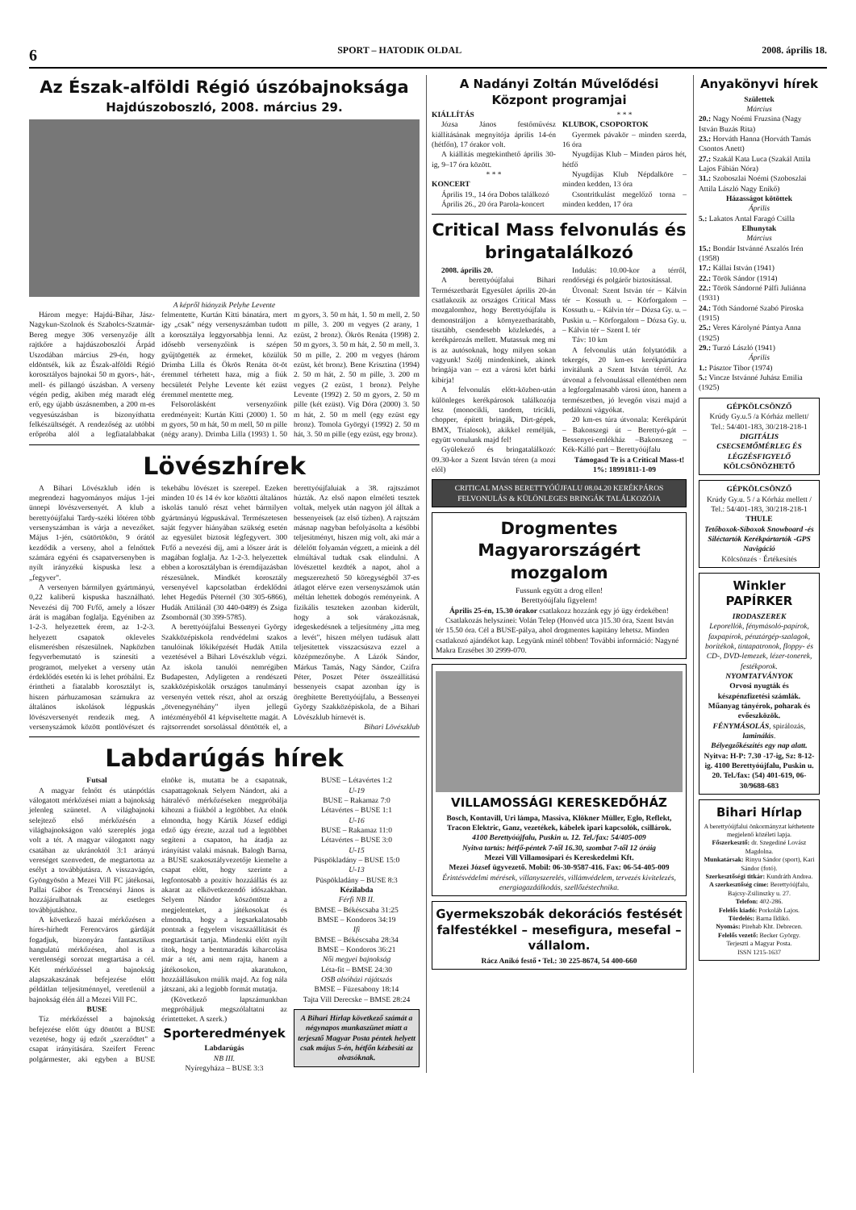6 SPORT – HATODIK OLDAL 2008. április 18.
Az Észak-alföldi Régió úszóbajnoksága
Hajdúszoboszló, 2008. március 29.
A képről hiányzik Pelyhe Levente
Három megye: Hajdú-Bihar, Jász-Nagykun-Szolnok és Szabolcs-Szatmár-Bereg megye 306 versenyzője állt rajtkőre a hajdúszoboszlói Árpád Uszodában március 29-én, hogy eldöntsék, kik az Észak-alföldi Régió korosztályos bajnokai 50 m gyors-, hát-, mell- és pillangó úszásban. A verseny végén pedig, akiben még maradt elég erő, egy újabb úszásnemben, a 200 m-es vegyesúszásban is bizonyíthatta felkészültségét. A rendezőség az utóbbi erőpróba alól a legfiatalabbakat felmentette, Kurtán Kitti bánatára, mert így „csak" négy versenyszámban tudott a korosztálya leggyorsabbja lenni. Az idősebb versenyzőink is szépen gyűjtögették az érmeket, közülük Drimba Lilla és Ökrös Renáta öt-öt éremmel térhetett haza, míg a fiúk becsületét Pelyhe Levente két ezüst éremmel mentette meg.
Felsorolásként versenyzőink eredményeit: Kurtán Kitti (2000) 1. 50 m gyors, 50 m hát, 50 m mell, 50 m pille (négy arany). Drimba Lilla (1993) 1. 50 m gyors, 3. 50 m hát, 1. 50 m mell, 2. 50 m pille, 3. 200 m vegyes (2 arany, 1 ezüst, 2 bronz). Ökrös Renáta (1998) 2. 50 m gyors, 3. 50 m hát, 2. 50 m mell, 3. 50 m pille, 2. 200 m vegyes (három ezüst, két bronz). Bene Krisztina (1994) 2. 50 m hát, 2. 50 m pille, 3. 200 m vegyes (2 ezüst, 1 bronz). Pelyhe Levente (1992) 2. 50 m gyors, 2. 50 m pille (két ezüst). Víg Dóra (2000) 3. 50 m hát, 2. 50 m mell (egy ezüst egy bronz). Tomola Györgyi (1992) 2. 50 m hát, 3. 50 m pille (egy ezüst, egy bronz).
Lövészhírek
A Bihari Lövészklub idén is megrendezi hagyományos május 1-jei ünnepi lövészversenyét. A klub a berettyóújfalui Tardy-széki lőtéren több versenyszámban is várja a nevezőket. Május 1-jén, csütörtökön, 9 órától kezdődik a verseny, ahol a felnőttek számára egyéni és csapatversenyben is nyílt irányzékú kispuska lesz a „fegyver".
A versenyen bármilyen gyártmányú, 0,22 kaliberű kispuska használható. Nevezési díj 700 Ft/fő, amely a lőszer árát is magában foglalja. Egyéniben az 1-2-3. helyezettek érem, az 1-2-3. helyezett csapatok okleveles elismerésben részesülnek. Napközben fegyverbemutató is színesíti a programot, melyeket a verseny után érdeklődés esetén ki is lehet próbálni. Ez érintheti a fiatalabb korosztályt is, hiszen párhuzamosan számukra az általános iskolások légpuskás lövészversenyét rendezik meg. A versenyszámok között pontlövészet és tekebábu lövészet is szerepel. Ezeken minden 10 és 14 év kor közötti általános iskolás tanuló részt vehet bármilyen gyártmányú légpuskával. Természetesen saját fegyver hiányában szükség esetén az egyesület biztosít légfegyvert. 300 Ft/fő a nevezési díj, ami a lőszer árát is magában foglalja. Az 1-2-3. helyezettek ebben a korosztályban is éremdíjazásban részesülnek. Mindkét korosztály versenyével kapcsolatban érdeklődni lehet Hegedűs Péternél (30 305-6866), Hudák Attilánál (30 440-0489) és Zsiga Zsombornál (30 399-5785).
A berettyóújfalui Bessenyei György Szakközépiskola rendvédelmi szakos tanulóinak lőkiképzését Hudák Attila vezetésével a Bihari Lövészklub végzi. Az iskola tanulói nemrégiben Budapesten, Adyligeten a rendészeti szakközépiskolák országos tanulmányi versenyén vettek részt, ahol az ország „ötvenegynéhány" ilyen jellegű intézményéből 41 képviseltette magát. A rajtsorrendet sorsolással döntötték el, a berettyóújfaluiak a 38. rajtszámot húzták. Az első napon elméleti tesztek voltak, melyek után nagyon jól álltak a bessenyeisek (az első tízben). A rajtszám másnap nagyban befolyásolta a későbbi teljesítményt, hiszen míg volt, aki már a délelőtt folyamán végzett, a mieink a dél elmúltával tudtak csak elindulni. A lövészettel kezdték a napot, ahol a megszerezhető 50 köregységből 37-es átlagot elérve ezen versenyszámok után méltán lehettek dobogós reményeink. A fizikális teszteken azonban kiderült, hogy a sok várakozásnak, idegeskedésnek a teljesítmény „itta meg a levét", hiszen mélyen tudásuk alatt teljesítettek visszacsúszva ezzel a középmezőnybe. A Lázók Sándor, Márkus Tamás, Nagy Sándor, Czifra Péter, Poszet Péter összeállítású bessenyeis csapat azonban így is öregbítette Berettyóújfalu, a Bessenyei György Szakközépiskola, de a Bihari Lövészklub hírnevét is.
Bihari Lövészklub
Labdarúgás hírek
Futsal
A magyar felnőtt és utánpótlás válogatott mérkőzései miatt a bajnokság jelenleg szünetel. A világbajnoki selejtező első mérkőzésén a világbajnokságon való szereplés joga volt a tét. A magyar válogatott nagy csatában az ukránoktól 3:1 arányú vereséget szenvedett, de megtartotta az esélyt a továbbjutásra. A visszavágón, Gyöngyösön a Mezei Vill FC játékosai, Pallai Gábor és Trencsényi János is hozzájárulhatnak az esetleges továbbjutáshoz.
A következő hazai mérkőzésen a híres-hírhedt Ferencváros gárdáját fogadjuk, bizonyára fantasztikus hangulatú mérkőzésen, ahol is a veretlenségi sorozat megtartása a cél. Két mérkőzéssel a bajnokság alapszakaszának befejezése előtt példátlan teljesítménnyel, veretlenül a bajnokság élén áll a Mezei Vill FC.
BUSE
Tíz mérkőzéssel a bajnokság befejezése előtt úgy döntött a BUSE vezetése, hogy új edzőt „szerződtet" a csapat irányítására. Szeifert Ferenc polgármester, aki egyben a BUSE elnöke is, mutatta be a csapatnak, csapattagoknak Selyem Nándort, aki a hátralévő mérkőzéseken megpróbálja kihozni a fiúkból a legtöbbet. Az elnök elmondta, hogy Kártik József eddigi edző úgy érezte, azzal tud a legtöbbet segíteni a csapaton, ha átadja az irányítást valaki másnak. Balogh Barna, a BUSE szakosztályvezetője kiemelte a csapat előtt, hogy szerinte a legfontosabb a pozitív hozzáállás és az akarat az elkövetkezendő időszakban. Selyem Nándor köszöntötte a megjelenteket, a játékosokat és elmondta, hogy a legsarkalatosabb pontnak a fegyelem viszszaállítását és megtartását tartja. Mindenki előtt nyílt titok, hogy a bentmaradás kiharcolása már a tét, ami nem rajta, hanem a játékosokon, akaratukon, hozzáállásukon múlik majd. Az fog nála játszani, aki a legjobb formát mutatja.
(Következő lapszámunkban megpróbáljuk megszólaltatni az érintetteket. A szerk.)
Sporteredmények
Labdarúgás
NB III.
Nyíregyháza – BUSE 3:3
BUSE – Létavértes 1:2
U-19
BUSE – Rakamaz 7:0
Létavértes – BUSE 1:1
U-16
BUSE – Rakamaz 11:0
Létavértes – BUSE 3:0
U-15
Püspökladány – BUSE 15:0
U-13
Püspökladány – BUSE 8:3
Kézilabda
Férfi NB II.
BMSE – Békéscsaba 31:25
BMSE – Kondoros 34:19
Ifi
BMSE – Békéscsaba 28:34
BMSE – Kondoros 36:21
Női megyei bajnokság
Léta-fit – BMSE 24:30
OSB alsóházi rájátszás
BMSE – Füzesabony 18:14
Tajta Vill Derecske – BMSE 28:24
A Bihari Hírlap következő számát a négynapos munkaszünet miatt a terjesztő Magyar Posta péntek helyett csak május 5-én, hétfőn kézbesíti az olvasóknak.
A Nadányi Zoltán Művelődési Központ programjai
KIÁLLÍTÁS
Józsa János festőművész kiállításának megnyitója április 14-én (hétfőn), 17 órakor volt.
A kiállítás megtekinthető április 30-ig, 9–17 óra között.
* * *
KONCERT
Április 19., 14 óra Dobos találkozó
Április 26., 20 óra Parola-koncert
* * *
KLUBOK, CSOPORTOK
Gyermek pávakör – minden szerda, 16 óra
Nyugdíjas Klub – Minden páros hét, hétfő
Nyugdíjas Klub Népdalköre – minden kedden, 13 óra
Csontritkulást megelőző torna – minden kedden, 17 óra
Critical Mass felvonulás és bringatalálkozó
2008. április 20.
A berettyóújfalui Bihari Természetbarát Egyesület április 20-án csatlakozik az országos Critical Mass mozgalomhoz, hogy Berettyóújfalu is demonstráljon a környezetbarátabb, tisztább, csendesebb közlekedés, a kerékpározás mellett. Mutassuk meg mi is az autósoknak, hogy milyen sokan vagyunk! Szólj mindenkinek, akinek bringája van – ezt a városi kört bárki kibírja!
A felvonulás előtt-közben-után különleges kerékpárosok találkozója lesz (monocikli, tandem, tricikli, chopper, épített bringák, Dirt-gépek, BMX, Trialosok), akikkel reméljük, együtt vonulunk majd fel!
Gyülekező és bringatalálkozó: 09.30-kor a Szent István téren (a mozi elől)
Indulás: 10.00-kor a térről, rendőrségi és polgárőr biztosítással.
Útvonal: Szent István tér – Kálvin tér – Kossuth u. – Körforgalom – Kossuth u. – Kálvin tér – Dózsa Gy. u. – Puskin u. – Körforgalom – Dózsa Gy. u. – Kálvin tér – Szent I. tér
Táv: 10 km
A felvonulás után folytatódik a tekergés, 20 km-es kerékpártúrára invitálunk a Szent István térről. Az útvonal a felvonulással ellentétben nem a legforgalmasabb városi úton, hanem a természetben, jó levegőn viszi majd a pedálozni vágyókat.
20 km-es túra útvonala: Kerékpárút – Bakonszegi út – Berettyó-gát – Bessenyei-emlékház –Bakonszeg – Kék-Kálló part – Berettyóújfalu
Támogasd Te is a Critical Mass-t! 1%: 18991811-1-09
CRITICAL MASS BERETTYÓÚJFALU 08.04.20 KERÉKPÁROS FELVONULÁS & KÜLÖNLEGES BRINGÁK TALÁLKOZÓJA
Drogmentes Magyarországért mozgalom
Fussunk együtt a drog ellen!
Berettyóújfalu figyelem!
Április 25-én, 15.30 órakor csatlakozz hozzánk egy jó ügy érdekében!
Csatlakozás helyszínei: Volán Telep (Honvéd utca )15.30 óra, Szent István tér 15.50 óra. Cél a BUSE-pálya, ahol drogmentes kapitány lehetsz. Minden csatlakozó ajándékot kap. Legyünk minél többen! További információ: Nagyné Makra Erzsébet 30 2999-070.
VILLAMOSSÁGI KERESKEDŐHÁZ
Bosch, Kontavill, Uri lámpa, Massiva, Klökner Müller, Eglo, Reflekt, Tracon Elektric, Ganz, vezetékek, kábelek ipari kapcsolók, csillárok.
4100 Berettyóújfalu, Puskin u. 12. Tel./fax: 54/405-009
Nyitva tartás: hétfő-péntek 7-től 16.30, szombat 7-től 12 óráig
Mezei Vill Villamosipari és Kereskedelmi Kft.
Mezei József ügyvezető. Mobil: 06-30-9587-416. Fax: 06-54-405-009
Érintésvédelmi mérések, villanyszerelés, villámvédelem, tervezés kivitelezés, energiagazdálkodás, szellőzéstechnika.
Gyermekszobák dekorációs festését falfestékkel – mesefigura, mesefal – vállalom.
Rácz Anikó festő • Tel.: 30 225-8674, 54 400-660
Anyakönyvi hírek
Születtek
Március
20.: Nagy Noémi Fruzsina (Nagy István Buzás Rita)
23.: Horváth Hanna (Horváth Tamás Csontos Anett)
27.: Szakál Kata Luca (Szakál Attila Lajos Fábián Nóra)
31.: Szoboszlai Noémi (Szoboszlai Attila László Nagy Enikő)
Házasságot kötöttek
Április
5.: Lakatos Antal Faragó Csilla
Elhunytak
Március
15.: Bondár Istvánné Aszalós Irén (1958)
17.: Kállai István (1941)
22.: Török Sándor (1914)
22.: Török Sándorné Pálfi Juliánna (1931)
24.: Tóth Sándorné Szabó Piroska (1915)
25.: Veres Károlyné Pántya Anna (1925)
29.: Turzó László (1941)
Április
1.: Pásztor Tibor (1974)
5.: Vincze Istvánné Juhász Emilia (1925)
GÉPKÖLCSÖNZŐ
Krúdy Gy.u.5 /a Kórház mellett/ Tel.: 54/401-183, 30/218-218-1
DIGITÁLIS CSECSEMŐMÉRLEG ÉS LÉGZÉSFIGYELŐ
KÖLCSÖNÖZHETŐ
GÉPKÖLCSÖNZŐ
Krúdy Gy.u. 5 / a Kórház mellett / Tel.: 54/401-183, 30/218-218-1
THULE
Tetőboxok-Síboxok Snowboard -és Siléctartók Kerékpártartók -GPS Navigáció
Kölcsönzés · Értékesítés
Winkler PAPÍRKER
IRODASZEREK
Leporellók, fénymásoló-papírok, faxpapírok, pénztárgép-szalagok, borítékok, tintapatronok, floppy- és CD-, DVD-lemezek, lézer-tonerek, festékporok.
NYOMTATVÁNYOK
Orvosi nyugták és készpénzfizetési számlák. Műanyag tányérok, poharak és evőeszközök.
FÉNYMÁSOLÁS, spirálozás, laminálás.
Bélyegzőkészítés egy nap alatt.
Nyitva: H-P: 7.30 -17-ig, Sz: 8-12-ig. 4100 Berettyóújfalu, Puskin u. 20. Tel./fax: (54) 401-619, 06-30/9688-683
Bihari Hírlap
A berettyóújfalui önkormányzat kéthetente megjelenő közéleti lapja.
Főszerkesztő: dr. Szegediné Lovász Magdolna.
Munkatársak: Rinyu Sándor (sport), Kari Sándor (fotó).
Szerkesztőségi titkár: Kundráth Andrea.
A szerkesztőség címe: Berettyóújfalu, Bajcsy-Zsilinszky u. 27.
Telefon: 402-286.
Felelős kiadó: Porkoláb Lajos.
Tördelés: Barna Ildikó.
Nyomás: Pirehab Kht. Debrecen.
Felelős vezető: Becker György.
Terjeszti a Magyar Posta.
ISSN 1215-1637